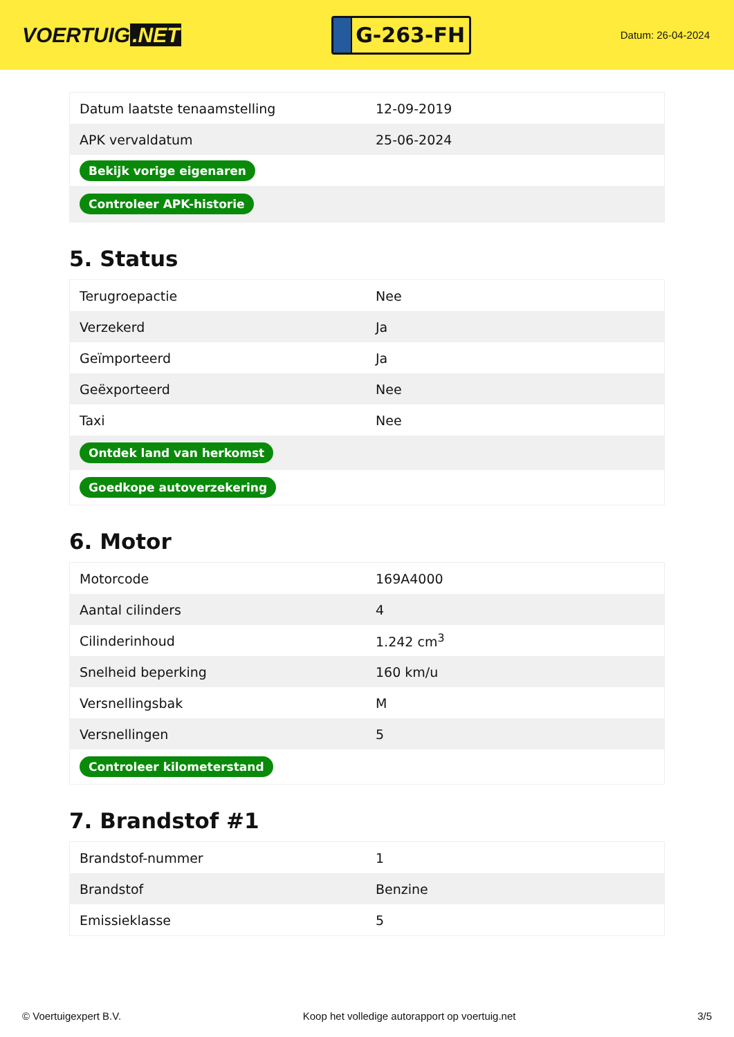VOERTUIG.NET
G-263-FH
Datum: 26-04-2024
| Datum laatste tenaamstelling | 12-09-2019 |
| APK vervaldatum | 25-06-2024 |
| Bekijk vorige eigenaren | |
| Controleer APK-historie | |
5. Status
| Terugroepactie | Nee |
| Verzekerd | Ja |
| Geïmporteerd | Ja |
| Geëxporteerd | Nee |
| Taxi | Nee |
| Ontdek land van herkomst | |
| Goedkope autoverzekering | |
6. Motor
| Motorcode | 169A4000 |
| Aantal cilinders | 4 |
| Cilinderinhoud | 1.242 cm<sup>3</sup> |
| Snelheid beperking | 160 km/u |
| Versnellingsbak | M |
| Versnellingen | 5 |
| Controleer kilometerstand | |
7. Brandstof #1
| Brandstof-nummer | 1 |
| Brandstof | Benzine |
| Emissieklasse | 5 |
© Voertuigexpert B.V. Koop het volledige autorapport op voertuig.net 3/5